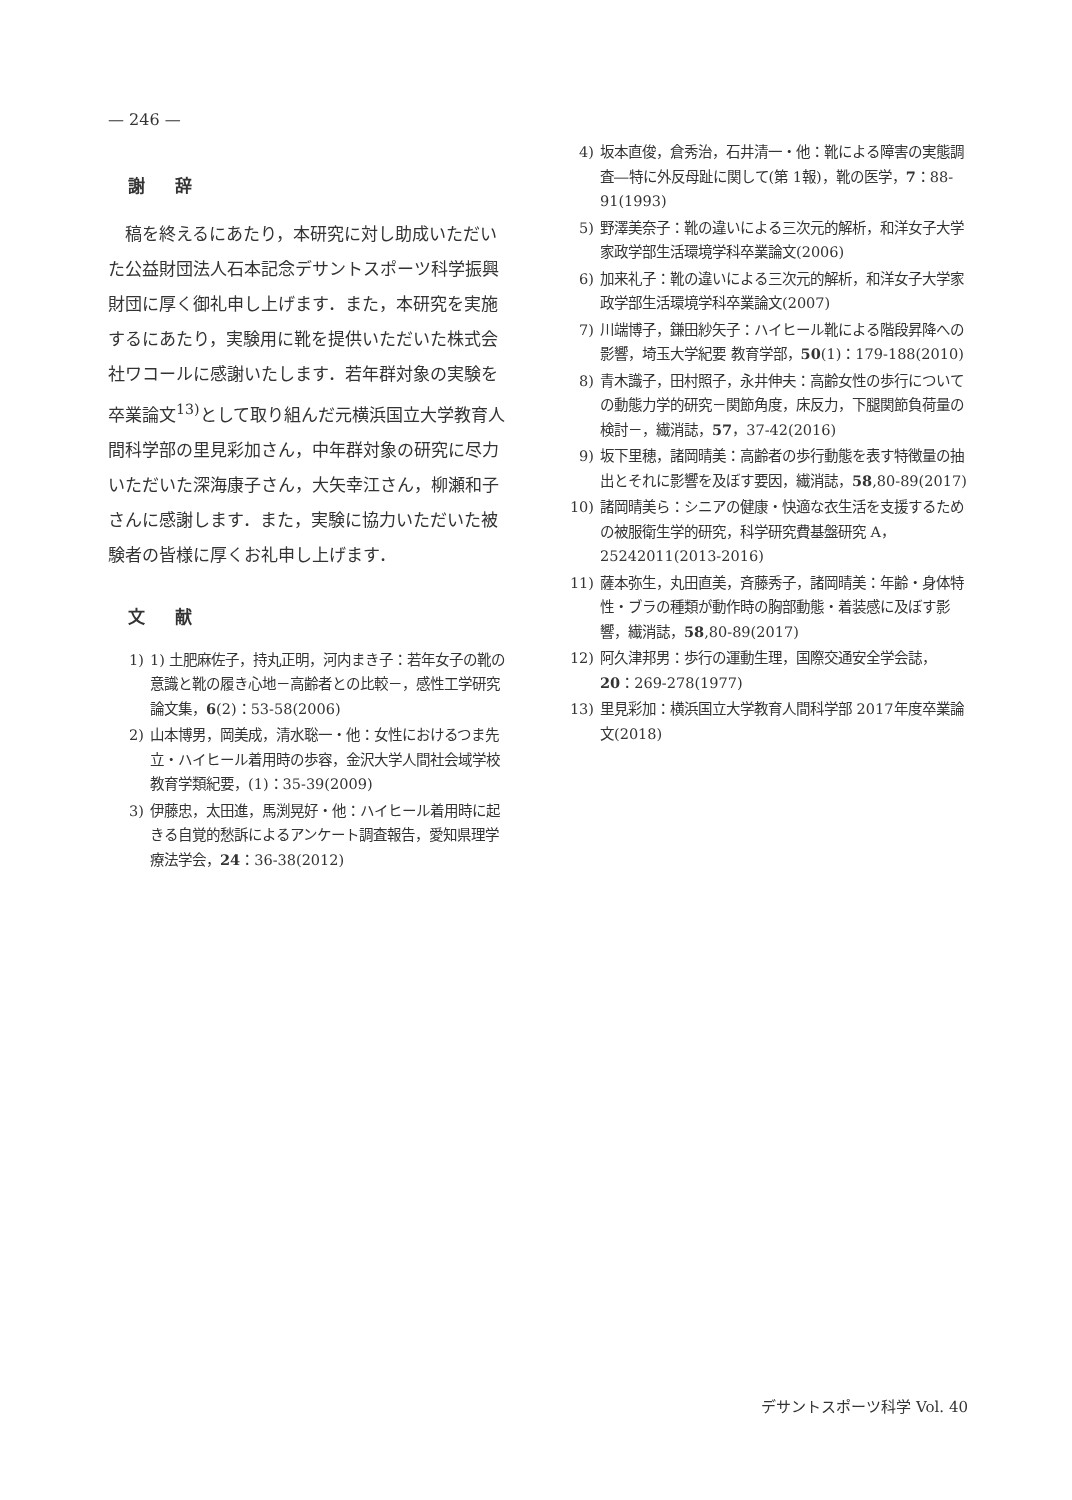— 246 —
謝 辞
稿を終えるにあたり，本研究に対し助成いただいた公益財団法人石本記念デサントスポーツ科学振興財団に厚く御礼申し上げます．また，本研究を実施するにあたり，実験用に靴を提供いただいた株式会社ワコールに感謝いたします．若年群対象の実験を卒業論文<sup>13)</sup>として取り組んだ元横浜国立大学教育人間科学部の里見彩加さん，中年群対象の研究に尽力いただいた深海康子さん，大矢幸江さん，柳瀬和子さんに感謝します．また，実験に協力いただいた被験者の皆様に厚くお礼申し上げます．
文 献
1) 1) 土肥麻佐子，持丸正明，河内まき子：若年女子の靴の意識と靴の履き心地－高齢者との比較－，感性工学研究論文集，6(2)：53-58(2006)
2) 山本博男，岡美成，清水聡一・他：女性におけるつま先立・ハイヒール着用時の歩容，金沢大学人間社会域学校教育学類紀要，(1)：35-39(2009)
3) 伊藤忠，太田進，馬渕晃好・他：ハイヒール着用時に起きる自覚的愁訴によるアンケート調査報告，愛知県理学療法学会，24：36-38(2012)
4) 坂本直俊，倉秀治，石井清一・他：靴による障害の実態調査―特に外反母趾に関して(第 1報)，靴の医学，7：88-91(1993)
5) 野澤美奈子：靴の違いによる三次元的解析，和洋女子大学家政学部生活環境学科卒業論文(2006)
6) 加来礼子：靴の違いによる三次元的解析，和洋女子大学家政学部生活環境学科卒業論文(2007)
7) 川端博子，鎌田紗矢子：ハイヒール靴による階段昇降への影響，埼玉大学紀要 教育学部，50(1)：179-188(2010)
8) 青木識子，田村照子，永井伸夫：高齢女性の歩行についての動態力学的研究－関節角度，床反力，下腿関節負荷量の検討－，繊消誌，57，37-42(2016)
9) 坂下里穂，諸岡晴美：高齢者の歩行動態を表す特徴量の抽出とそれに影響を及ぼす要因，繊消誌，58,80-89(2017)
10) 諸岡晴美ら：シニアの健康・快適な衣生活を支援するための被服衛生学的研究，科学研究費基盤研究 A，25242011(2013-2016)
11) 薩本弥生，丸田直美，斉藤秀子，諸岡晴美：年齢・身体特性・ブラの種類が動作時の胸部動態・着装感に及ぼす影響，繊消誌，58,80-89(2017)
12) 阿久津邦男：歩行の運動生理，国際交通安全学会誌，20：269-278(1977)
13) 里見彩加：横浜国立大学教育人間科学部 2017年度卒業論文(2018)
デサントスポーツ科学 Vol. 40